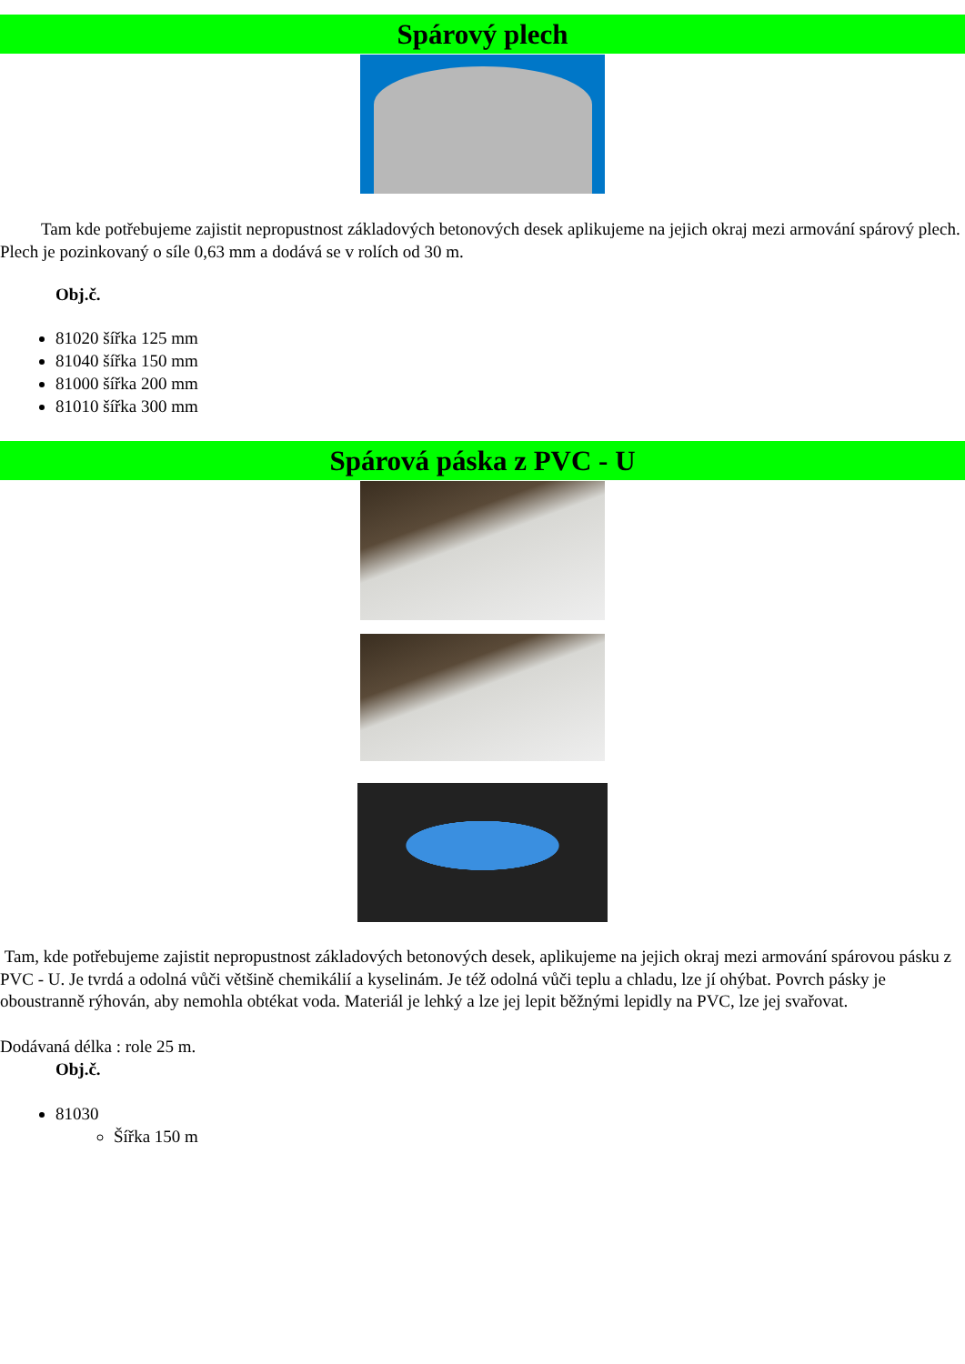Spárový plech
Tam kde potřebujeme zajistit nepropustnost základových betonových desek aplikujeme na jejich okraj mezi armování spárový plech. Plech je pozinkovaný o síle 0,63 mm a dodává se v rolích od 30 m.
Obj.č.
81020 šířka 125 mm
81040 šířka 150 mm
81000 šířka 200 mm
81010 šířka 300 mm
Spárová páska z PVC - U
Tam, kde potřebujeme zajistit nepropustnost základových betonových desek, aplikujeme na jejich okraj mezi armování spárovou pásku z PVC - U. Je tvrdá a odolná vůči většině chemikálií a kyselinám. Je též odolná vůči teplu a chladu, lze jí ohýbat. Povrch pásky je oboustranně rýhován, aby nemohla obtékat voda. Materiál je lehký a lze jej lepit běžnými lepidly na PVC, lze jej svařovat.
Dodávaná délka : role 25 m.
Obj.č.
81030
Šířka 150 m